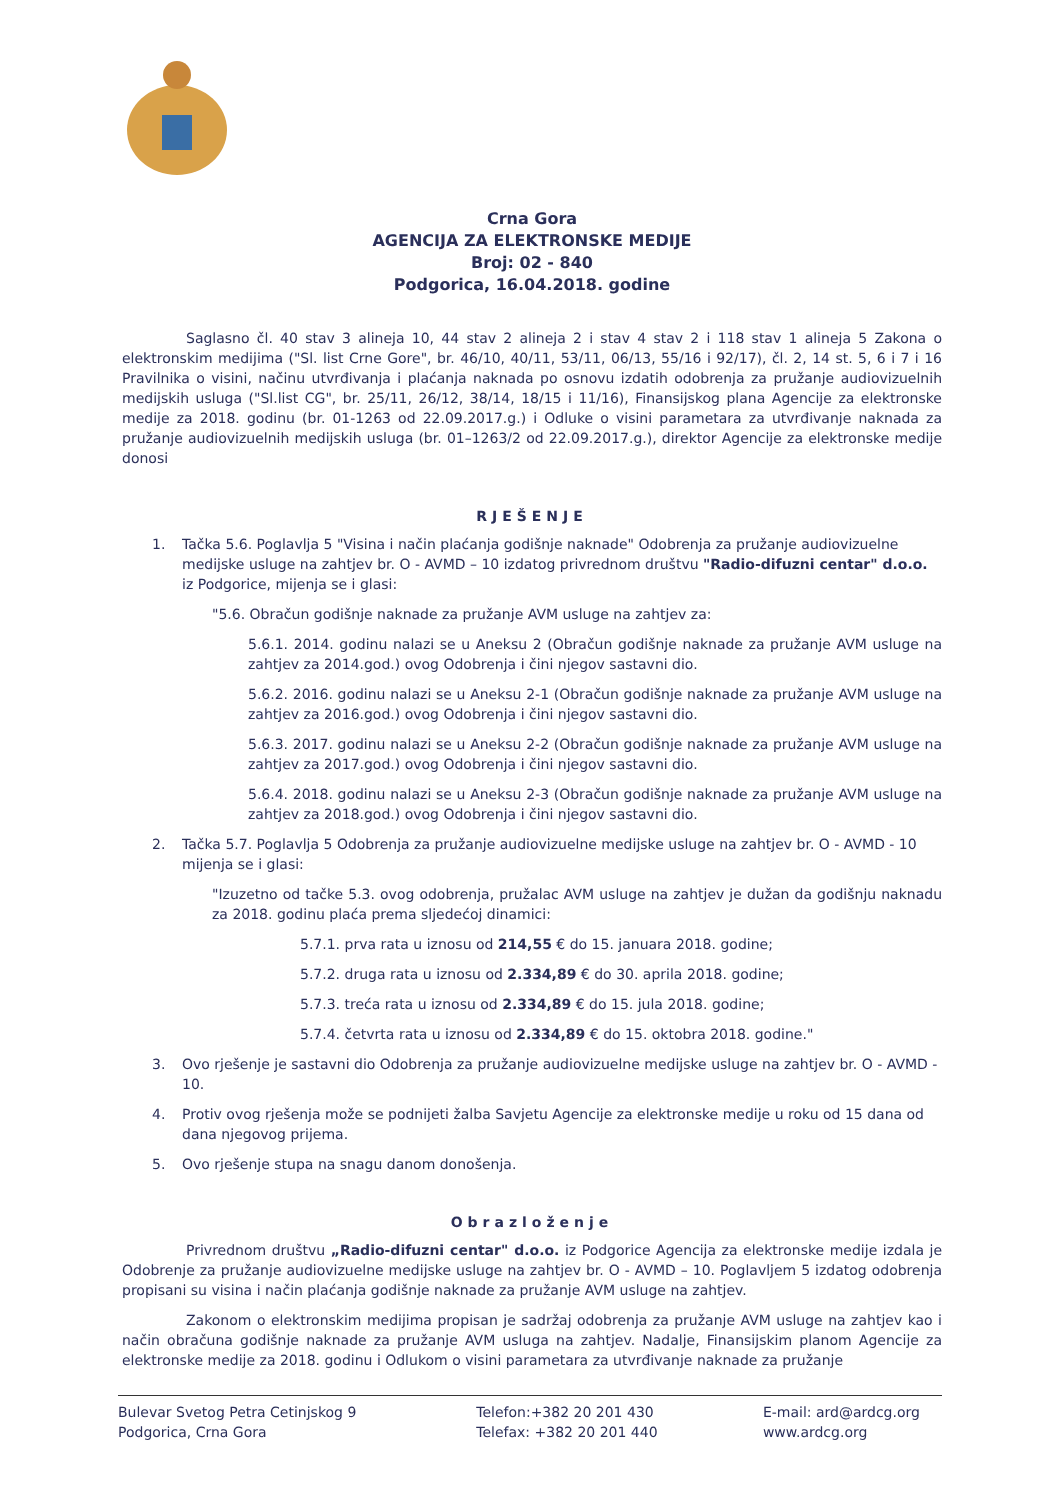Crna Gora
AGENCIJA ZA ELEKTRONSKE MEDIJE
Broj: 02 - 840
Podgorica, 16.04.2018. godine
Saglasno čl. 40 stav 3 alineja 10, 44 stav 2 alineja 2 i stav 4 stav 2 i 118 stav 1 alineja 5 Zakona o elektronskim medijima ("Sl. list Crne Gore", br. 46/10, 40/11, 53/11, 06/13, 55/16 i 92/17), čl. 2, 14 st. 5, 6 i 7 i 16 Pravilnika o visini, načinu utvrđivanja i plaćanja naknada po osnovu izdatih odobrenja za pružanje audiovizuelnih medijskih usluga ("Sl.list CG", br. 25/11, 26/12, 38/14, 18/15 i 11/16), Finansijskog plana Agencije za elektronske medije za 2018. godinu (br. 01-1263 od 22.09.2017.g.) i Odluke o visini parametara za utvrđivanje naknada za pružanje audiovizuelnih medijskih usluga (br. 01–1263/2 od 22.09.2017.g.), direktor Agencije za elektronske medije donosi
RJEŠENJE
1. Tačka 5.6. Poglavlja 5 "Visina i način plaćanja godišnje naknade" Odobrenja za pružanje audiovizuelne medijske usluge na zahtjev br. O - AVMD – 10 izdatog privrednom društvu "Radio-difuzni centar" d.o.o. iz Podgorice, mijenja se i glasi:
"5.6. Obračun godišnje naknade za pružanje AVM usluge na zahtjev za:
5.6.1. 2014. godinu nalazi se u Aneksu 2 (Obračun godišnje naknade za pružanje AVM usluge na zahtjev za 2014.god.) ovog Odobrenja i čini njegov sastavni dio.
5.6.2. 2016. godinu nalazi se u Aneksu 2-1 (Obračun godišnje naknade za pružanje AVM usluge na zahtjev za 2016.god.) ovog Odobrenja i čini njegov sastavni dio.
5.6.3. 2017. godinu nalazi se u Aneksu 2-2 (Obračun godišnje naknade za pružanje AVM usluge na zahtjev za 2017.god.) ovog Odobrenja i čini njegov sastavni dio.
5.6.4. 2018. godinu nalazi se u Aneksu 2-3 (Obračun godišnje naknade za pružanje AVM usluge na zahtjev za 2018.god.) ovog Odobrenja i čini njegov sastavni dio.
2. Tačka 5.7. Poglavlja 5 Odobrenja za pružanje audiovizuelne medijske usluge na zahtjev br. O - AVMD - 10 mijenja se i glasi:
"Izuzetno od tačke 5.3. ovog odobrenja, pružalac AVM usluge na zahtjev je dužan da godišnju naknadu za 2018. godinu plaća prema sljedećoj dinamici:
5.7.1. prva rata u iznosu od 214,55 € do 15. januara 2018. godine;
5.7.2. druga rata u iznosu od 2.334,89 € do 30. aprila 2018. godine;
5.7.3. treća rata u iznosu od 2.334,89 € do 15. jula 2018. godine;
5.7.4. četvrta rata u iznosu od 2.334,89 € do 15. oktobra 2018. godine."
3. Ovo rješenje je sastavni dio Odobrenja za pružanje audiovizuelne medijske usluge na zahtjev br. O - AVMD - 10.
4. Protiv ovog rješenja može se podnijeti žalba Savjetu Agencije za elektronske medije u roku od 15 dana od dana njegovog prijema.
5. Ovo rješenje stupa na snagu danom donošenja.
Obrazloženje
Privrednom društvu „Radio-difuzni centar" d.o.o. iz Podgorice Agencija za elektronske medije izdala je Odobrenje za pružanje audiovizuelne medijske usluge na zahtjev br. O - AVMD – 10. Poglavljem 5 izdatog odobrenja propisani su visina i način plaćanja godišnje naknade za pružanje AVM usluge na zahtjev.
Zakonom o elektronskim medijima propisan je sadržaj odobrenja za pružanje AVM usluge na zahtjev kao i način obračuna godišnje naknade za pružanje AVM usluga na zahtjev. Nadalje, Finansijskim planom Agencije za elektronske medije za 2018. godinu i Odlukom o visini parametara za utvrđivanje naknade za pružanje
Bulevar Svetog Petra Cetinjskog 9
Podgorica, Crna Gora
Telefon:+382 20 201 430
Telefax: +382 20 201 440
E-mail: ard@ardcg.org
www.ardcg.org